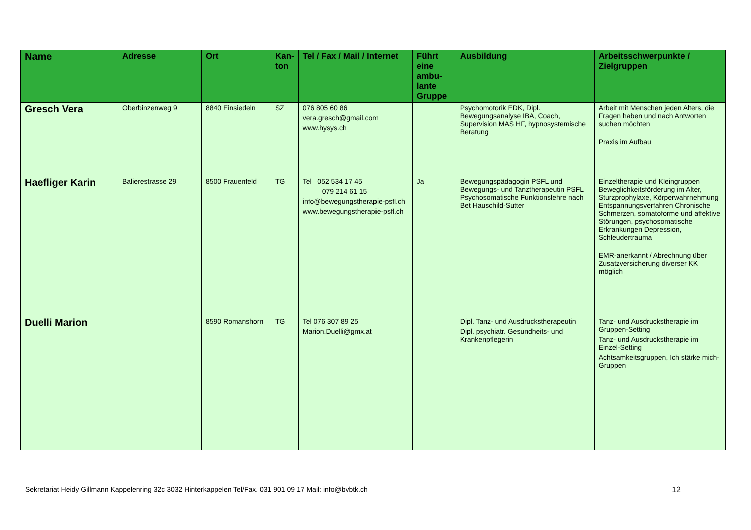| Name | Adresse | Ort | Kan- ton | Tel / Fax / Mail / Internet | Führt eine ambu-lante Gruppe | Ausbildung | Arbeitsschwerpunkte / Zielgruppen |
| --- | --- | --- | --- | --- | --- | --- | --- |
| Gresch Vera | Oberbinzenweg 9 | 8840 Einsiedeln | SZ | 076 805 60 86 vera.gresch@gmail.com www.hysys.ch | | Psychomotorik EDK, Dipl. Bewegungsanalyse IBA, Coach, Supervision MAS HF, hypnosystemische Beratung | Arbeit mit Menschen jeden Alters, die Fragen haben und nach Antworten suchen möchten Praxis im Aufbau |
| Haefliger Karin | Balierestrasse 29 | 8500 Frauenfeld | TG | Tel 052 534 17 45 079 214 61 15 info@bewegungstherapie-psfl.ch www.bewegungstherapie-psfl.ch | Ja | Bewegungspädagogin PSFL und Bewegungs- und Tanztherapeutin PSFL Psychosomatische Funktionslehre nach Bet Hauschild-Sutter | Einzeltherapie und Kleingruppen Beweglichkeitsförderung im Alter, Sturzprophylaxe, Körperwahrnehmung Entspannungsverfahren Chronische Schmerzen, somatoforme und affektive Störungen, psychosomatische Erkrankungen Depression, Schleudertrauma EMR-anerkannt / Abrechnung über Zusatzversicherung diverser KK möglich |
| Duelli Marion | | 8590 Romanshorn | TG | Tel 076 307 89 25 Marion.Duelli@gmx.at | | Dipl. Tanz- und Ausdruckstherapeutin Dipl. psychiatr. Gesundheits- und Krankenpflegerin | Tanz- und Ausdruckstherapie im Gruppen-Setting Tanz- und Ausdruckstherapie im Einzel-Setting Achtsamkeitsgruppen, Ich stärke mich-Gruppen |
Sekretariat Heidy Gillmann Kappelenring 32c 3032 Hinterkappelen Tel/Fax. 031 901 09 17 Mail: info@bvbtk.ch 12